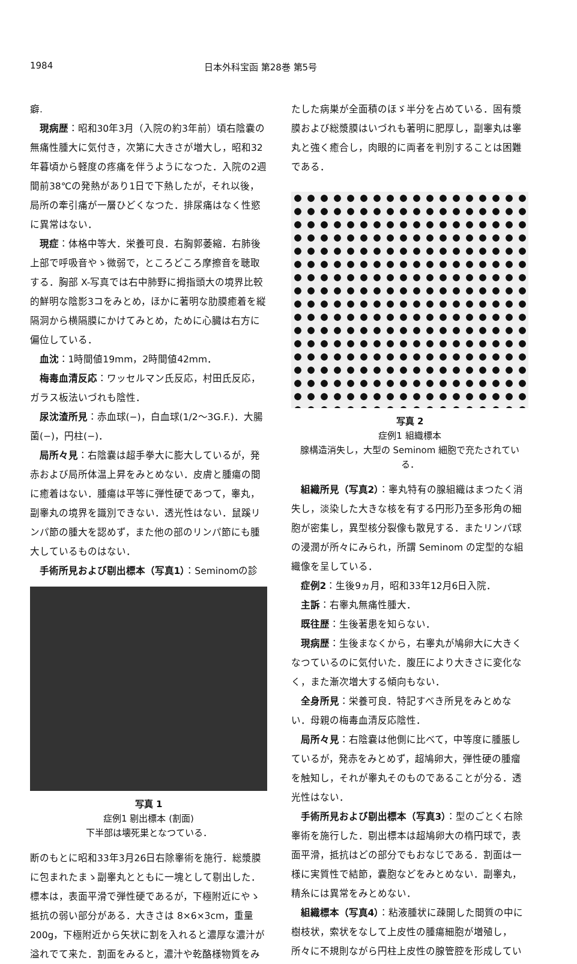1984 日本外科宝函 第28巻 第5号
癖.
現病歴：昭和30年3月（入院の約3年前）頃右陰嚢の無痛性腫大に気付き，次第に大きさが増大し，昭和32年暮頃から軽度の疼痛を伴うようになつた．入院の2週間前38℃の発熱があり1日で下熱したが，それ以後，局所の牽引痛が一層ひどくなつた．排尿痛はなく性慾に異常はない．
現症：体格中等大．栄養可良．右胸郭萎縮．右肺後上部で呼吸音やゝ微弱で，ところどころ摩擦音を聴取する．胸部 X-写真では右中肺野に拇指頭大の境界比較的鮮明な陰影3コをみとめ，ほかに著明な肋膜癒着を縦隔洞から横隔膜にかけてみとめ，ために心臓は右方に偏位している．
血沈：1時間値19mm，2時間値42mm．
梅毒血清反応：ワッセルマン氏反応，村田氏反応，ガラス板法いづれも陰性．
尿沈渣所見：赤血球(−)，白血球(1/2〜3G.F.)．大腸菌(−)，円柱(−)．
局所々見：右陰嚢は超手拳大に膨大しているが，発赤および局所体温上昇をみとめない．皮膚と腫瘍の間に癒着はない．腫瘍は平等に弾性硬であつて，睾丸，副睾丸の境界を識別できない．透光性はない．鼠蹊リンパ節の腫大を認めず，また他の部のリンパ節にも腫大しているものはない．
手術所見および剔出標本（写真1）：Seminomの診
写真 1
症例1 剔出標本 (割面)
下半部は壊死巣となつている．
断のもとに昭和33年3月26日右除睾術を施行．総漿膜に包まれたまゝ副睾丸とともに一塊として剔出した．標本は，表面平滑で弾性硬であるが，下極附近にやゝ抵抗の弱い部分がある．大きさは 8×6×3cm，重量200g，下極附近から矢状に割を入れると濃厚な濃汁が溢れでて来た．割面をみると，濃汁や乾酪様物質をみ
たした病巣が全面積のほゞ半分を占めている．固有漿膜および総漿膜はいづれも著明に肥厚し，副睾丸は睾丸と強く癒合し，肉眼的に両者を判別することは困難である．
写真 2
症例1 組織標本
腺構造消失し，大型の Seminom 細胞で充たされている．
組織所見（写真2）：睾丸特有の腺組織はまつたく消失し，淡染した大きな核を有する円形乃至多形角の細胞が密集し，異型核分裂像も散見する．またリンパ球の浸潤が所々にみられ，所謂 Seminom の定型的な組織像を呈している．
症例2：生後9ヵ月，昭和33年12月6日入院．
主訴：右睾丸無痛性腫大．
既往歴：生後著患を知らない．
現病歴：生後まなくから，右睾丸が鳩卵大に大きくなつているのに気付いた．腹圧により大きさに変化なく，また漸次増大する傾向もない．
全身所見：栄養可良．特記すべき所見をみとめない．母親の梅毒血清反応陰性．
局所々見：右陰嚢は他側に比べて，中等度に腫脹しているが，発赤をみとめず，超鳩卵大，弾性硬の腫瘤を触知し，それが睾丸そのものであることが分る．透光性はない．
手術所見および剔出標本（写真3）：型のごとく右除睾術を施行した．剔出標本は超鳩卵大の楕円球で，表面平滑，抵抗はどの部分でもおなじである．割面は一様に実質性で結節，嚢胞などをみとめない．副睾丸，精糸には異常をみとめない．
組織標本（写真4）：粘液腫状に疎開した間質の中に樹枝状，索状をなして上皮性の腫瘍細胞が増殖し，所々に不規則ながら円柱上皮性の腺管腔を形成してい